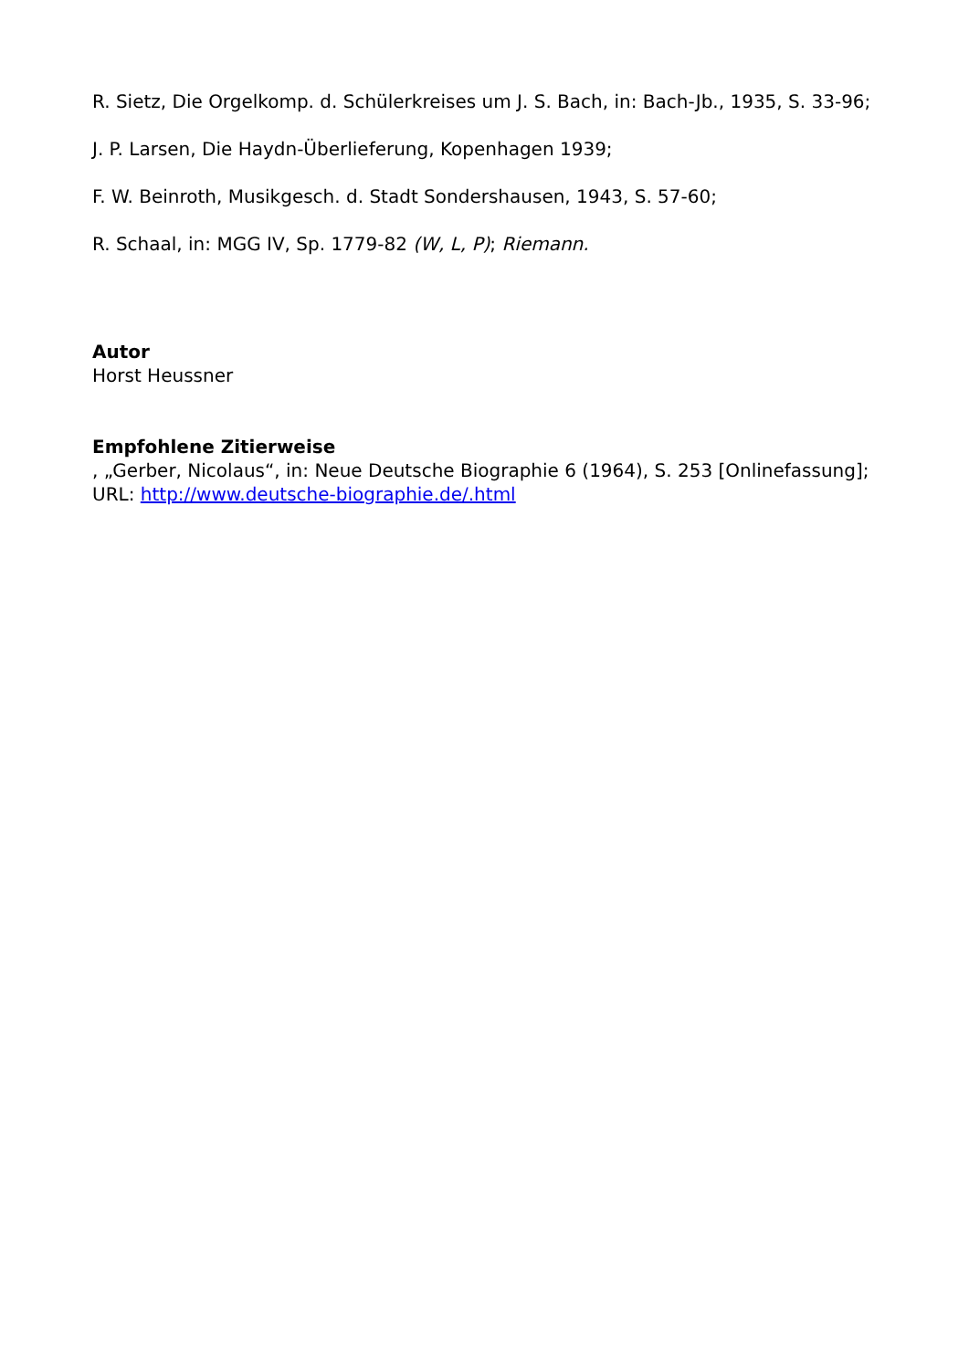R. Sietz, Die Orgelkomp. d. Schülerkreises um J. S. Bach, in: Bach-Jb., 1935, S. 33-96;
J. P. Larsen, Die Haydn-Überlieferung, Kopenhagen 1939;
F. W. Beinroth, Musikgesch. d. Stadt Sondershausen, 1943, S. 57-60;
R. Schaal, in: MGG IV, Sp. 1779-82 (W, L, P); Riemann.
Autor
Horst Heussner
Empfohlene Zitierweise
, „Gerber, Nicolaus“, in: Neue Deutsche Biographie 6 (1964), S. 253 [Onlinefassung]; URL: http://www.deutsche-biographie.de/.html